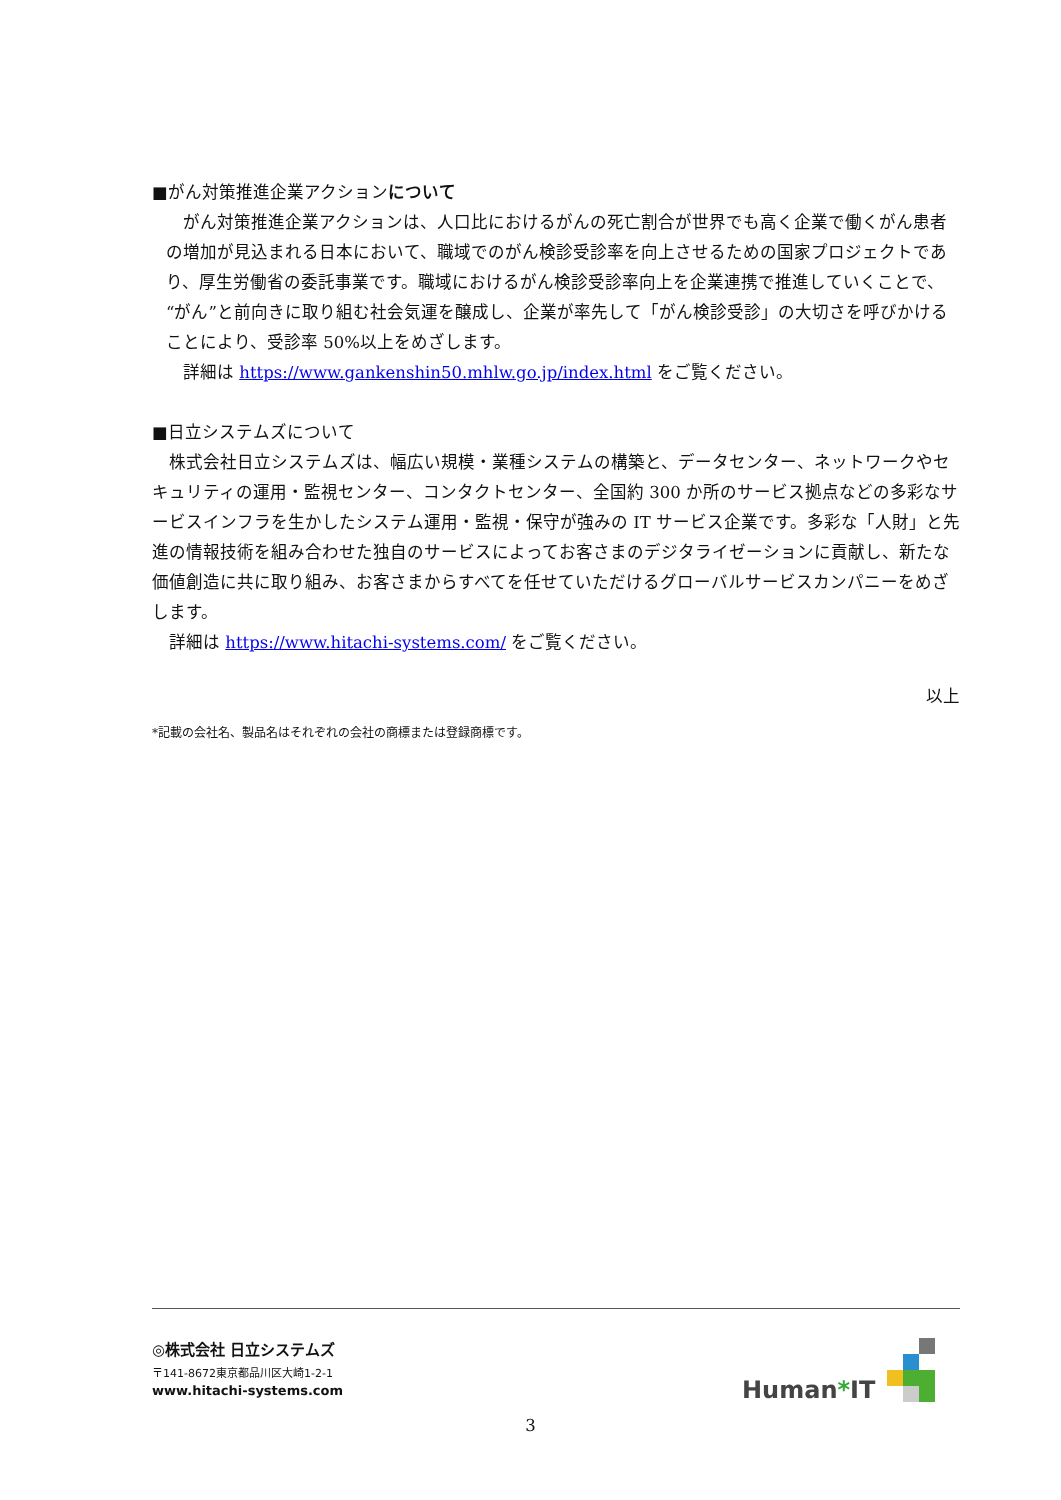■がん対策推進企業アクションについて
　がん対策推進企業アクションは、人口比におけるがんの死亡割合が世界でも高く企業で働くがん患者の増加が見込まれる日本において、職域でのがん検診受診率を向上させるための国家プロジェクトであり、厚生労働省の委託事業です。職域におけるがん検診受診率向上を企業連携で推進していくことで、“がん”と前向きに取り組む社会気運を醸成し、企業が率先して「がん検診受診」の大切さを呼びかけることにより、受診率 50%以上をめざします。
　詳細は https://www.gankenshin50.mhlw.go.jp/index.html をご覧ください。
■日立システムズについて
　株式会社日立システムズは、幅広い規模・業種システムの構築と、データセンター、ネットワークやセキュリティの運用・監視センター、コンタクトセンター、全国約 300 か所のサービス拠点などの多彩なサービスインフラを生かしたシステム運用・監視・保守が強みの IT サービス企業です。多彩な「人財」と先進の情報技術を組み合わせた独自のサービスによってお客さまのデジタライゼーションに貢献し、新たな価値創造に共に取り組み、お客さまからすべてを任せていただけるグローバルサービスカンパニーをめざします。
　詳細は https://www.hitachi-systems.com/ をご覧ください。
以上
*記載の会社名、製品名はそれぞれの会社の商標または登録商標です。
◎株式会社 日立システムズ
〒141-8672東京都品川区大崎1-2-1
www.hitachi-systems.com
Human*IT
3